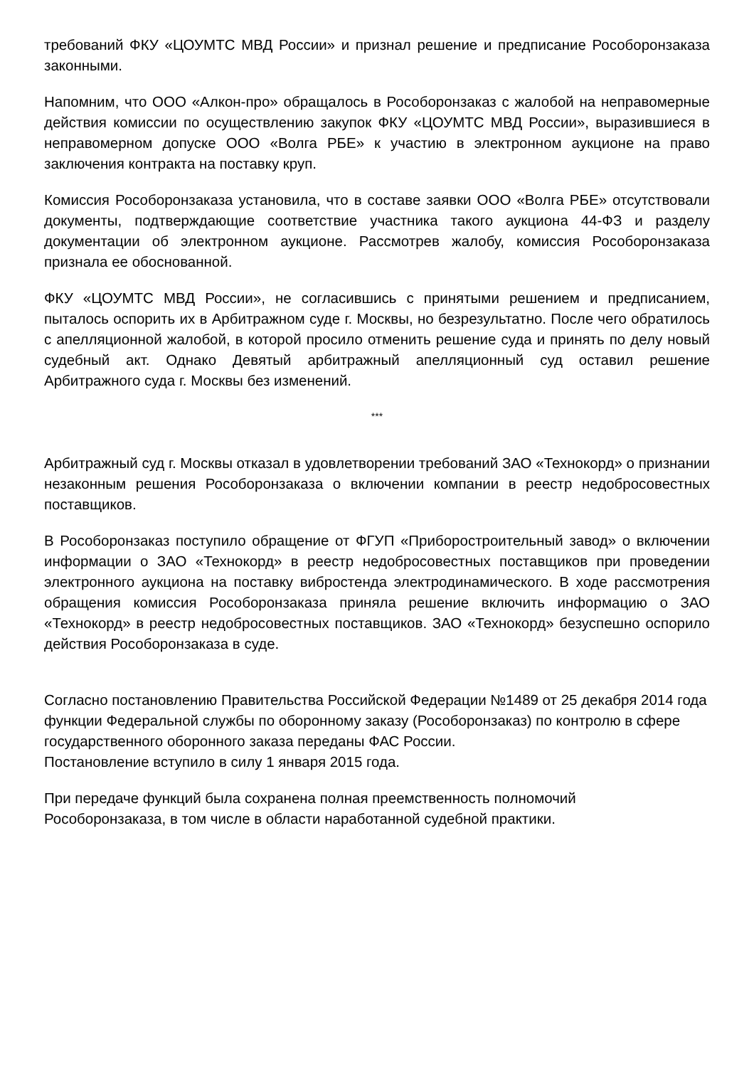требований ФКУ «ЦОУМТС МВД России» и признал решение и предписание Рособоронзаказа законными.
Напомним, что ООО «Алкон-про» обращалось в Рособоронзаказ с жалобой на неправомерные действия комиссии по осуществлению закупок ФКУ «ЦОУМТС МВД России», выразившиеся в неправомерном допуске ООО «Волга РБЕ» к участию в электронном аукционе на право заключения контракта на поставку круп.
Комиссия Рособоронзаказа установила, что в составе заявки ООО «Волга РБЕ» отсутствовали документы, подтверждающие соответствие участника такого аукциона 44-ФЗ и разделу документации об электронном аукционе. Рассмотрев жалобу, комиссия Рособоронзаказа признала ее обоснованной.
ФКУ «ЦОУМТС МВД России», не согласившись с принятыми решением и предписанием, пыталось оспорить их в Арбитражном суде г. Москвы, но безрезультатно. После чего обратилось с апелляционной жалобой, в которой просило отменить решение суда и принять по делу новый судебный акт. Однако Девятый арбитражный апелляционный суд оставил решение Арбитражного суда г. Москвы без изменений.
***
Арбитражный суд г. Москвы отказал в удовлетворении требований ЗАО «Технокорд» о признании незаконным решения Рособоронзаказа о включении компании в реестр недобросовестных поставщиков.
В Рособоронзаказ поступило обращение от ФГУП «Приборостроительный завод» о включении информации о ЗАО «Технокорд» в реестр недобросовестных поставщиков при проведении электронного аукциона на поставку вибростенда электродинамического. В ходе рассмотрения обращения комиссия Рособоронзаказа приняла решение включить информацию о ЗАО «Технокорд» в реестр недобросовестных поставщиков. ЗАО «Технокорд» безуспешно оспорило действия Рособоронзаказа в суде.
Согласно постановлению Правительства Российской Федерации №1489 от 25 декабря 2014 года функции Федеральной службы по оборонному заказу (Рособоронзаказ) по контролю в сфере государственного оборонного заказа переданы ФАС России.
Постановление вступило в силу 1 января 2015 года.
При передаче функций была сохранена полная преемственность полномочий
Рособоронзаказа, в том числе в области наработанной судебной практики.